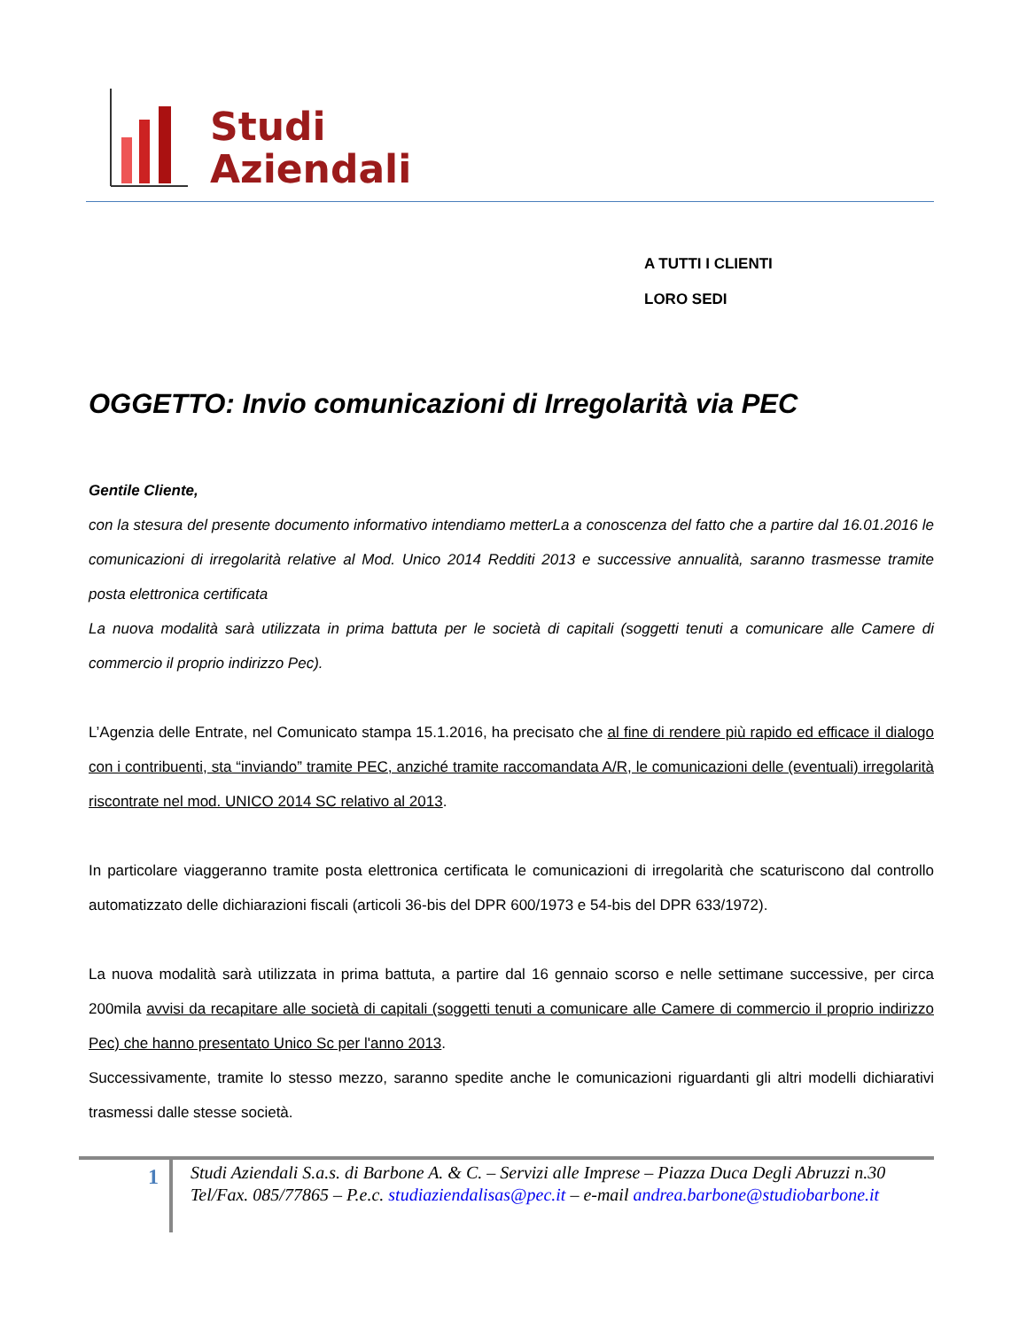Studi
Aziendali
A TUTTI I CLIENTI
LORO SEDI
OGGETTO: Invio comunicazioni di Irregolarità via PEC
Gentile Cliente,
con la stesura del presente documento informativo intendiamo metterLa a conoscenza del fatto che a partire dal 16.01.2016 le comunicazioni di irregolarità relative al Mod. Unico 2014 Redditi 2013 e successive annualità, saranno trasmesse tramite posta elettronica certificata
La nuova modalità sarà utilizzata in prima battuta per le società di capitali (soggetti tenuti a comunicare alle Camere di commercio il proprio indirizzo Pec).
L’Agenzia delle Entrate, nel Comunicato stampa 15.1.2016, ha precisato che al fine di rendere più rapido ed efficace il dialogo con i contribuenti, sta “inviando” tramite PEC, anziché tramite raccomandata A/R, le comunicazioni delle (eventuali) irregolarità riscontrate nel mod. UNICO 2014 SC relativo al 2013.
In particolare viaggeranno tramite posta elettronica certificata le comunicazioni di irregolarità che scaturiscono dal controllo automatizzato delle dichiarazioni fiscali (articoli 36-bis del DPR 600/1973 e 54-bis del DPR 633/1972).
La nuova modalità sarà utilizzata in prima battuta, a partire dal 16 gennaio scorso e nelle settimane successive, per circa 200mila avvisi da recapitare alle società di capitali (soggetti tenuti a comunicare alle Camere di commercio il proprio indirizzo Pec) che hanno presentato Unico Sc per l'anno 2013.
Successivamente, tramite lo stesso mezzo, saranno spedite anche le comunicazioni riguardanti gli altri modelli dichiarativi trasmessi dalle stesse società.
1
Studi Aziendali S.a.s. di Barbone A. & C. – Servizi alle Imprese – Piazza Duca Degli Abruzzi n.30
Tel/Fax. 085/77865 – P.e.c. studiaziendalisas@pec.it – e-mail andrea.barbone@studiobarbone.it